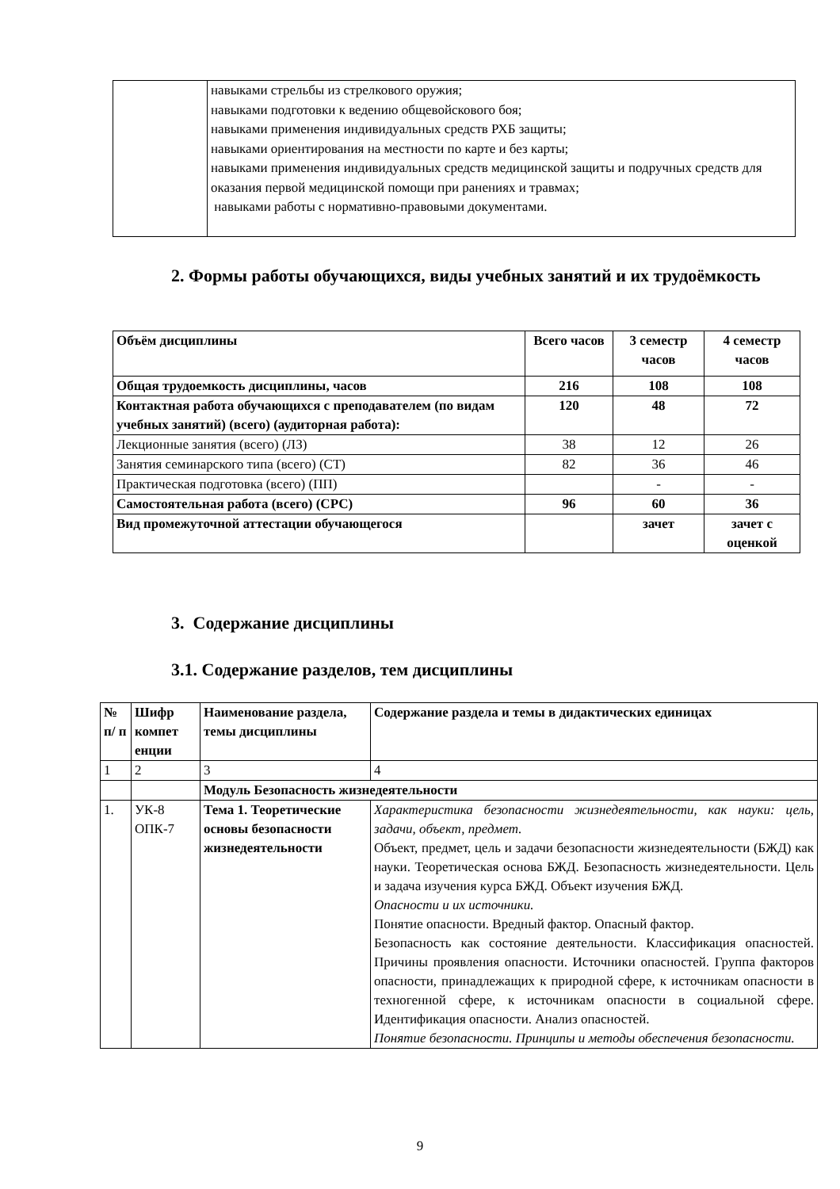| | навыками стрельбы из стрелкового оружия; навыками подготовки к ведению общевойскового боя; навыками применения индивидуальных средств РХБ защиты; навыками ориентирования на местности по карте и без карты; навыками применения индивидуальных средств медицинской защиты и подручных средств для оказания первой медицинской помощи при ранениях и травмах; навыками работы с нормативно-правовыми документами. |
2. Формы работы обучающихся, виды учебных занятий и их трудоёмкость
| Объём дисциплины | Всего часов | 3 семестр часов | 4 семестр часов |
| --- | --- | --- | --- |
| Общая трудоемкость дисциплины, часов | 216 | 108 | 108 |
| Контактная работа обучающихся с преподавателем (по видам учебных занятий) (всего) (аудиторная работа): | 120 | 48 | 72 |
| Лекционные занятия (всего) (ЛЗ) | 38 | 12 | 26 |
| Занятия семинарского типа (всего) (СТ) | 82 | 36 | 46 |
| Практическая подготовка (всего) (ПП) | | - | - |
| Самостоятельная работа (всего) (СРС) | 96 | 60 | 36 |
| Вид промежуточной аттестации обучающегося | | зачет | зачет с оценкой |
3. Содержание дисциплины
3.1. Содержание разделов, тем дисциплины
| № п/ п | Шифр компет енции | Наименование раздела, темы дисциплины | Содержание раздела и темы в дидактических единицах |
| --- | --- | --- | --- |
| 1 | 2 | 3 | 4 |
| | | Модуль Безопасность жизнедеятельности | |
| 1. | УК-8 ОПК-7 | Тема 1. Теоретические основы безопасности жизнедеятельности | Характеристика безопасности жизнедеятельности, как науки: цель, задачи, объект, предмет. Объект, предмет, цель и задачи безопасности жизнедеятельности (БЖД) как науки. Теоретическая основа БЖД. Безопасность жизнедеятельности. Цель и задача изучения курса БЖД. Объект изучения БЖД. Опасности и их источники. Понятие опасности. Вредный фактор. Опасный фактор. Безопасность как состояние деятельности. Классификация опасностей. Причины проявления опасности. Источники опасностей. Группа факторов опасности, принадлежащих к природной сфере, к источникам опасности в техногенной сфере, к источникам опасности в социальной сфере. Идентификация опасности. Анализ опасностей. Понятие безопасности. Принципы и методы обеспечения безопасности. |
9